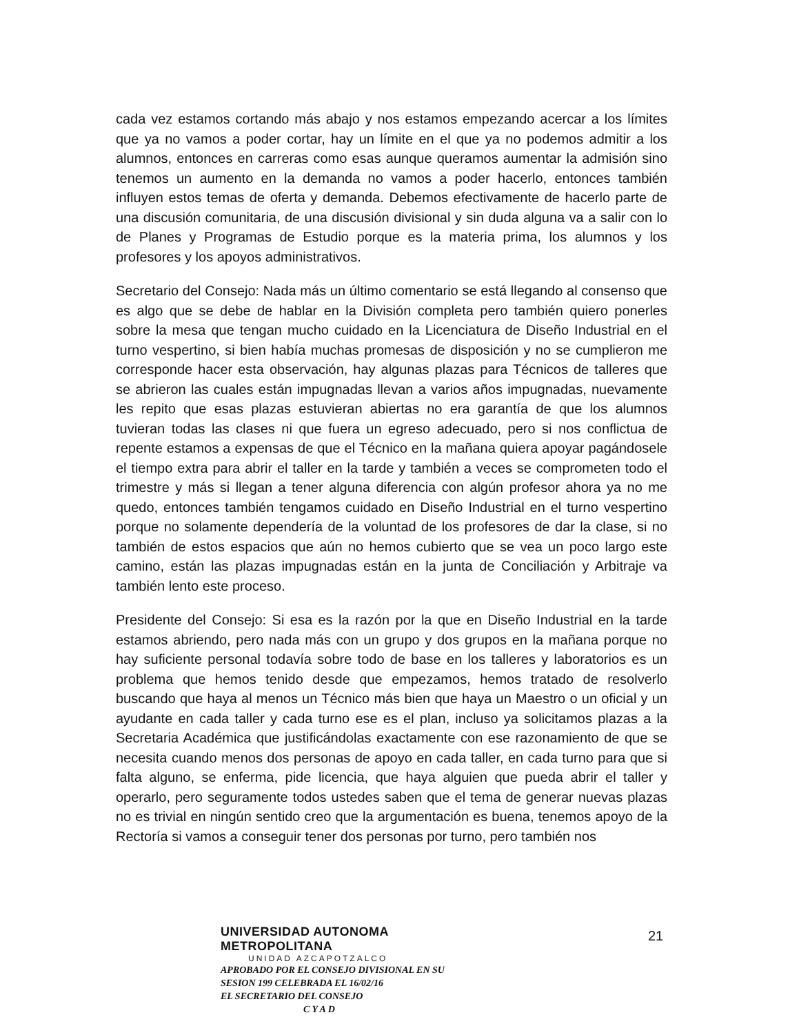cada vez estamos cortando más abajo y nos estamos empezando acercar a los límites que ya no vamos a poder cortar, hay un límite en el que ya no podemos admitir a los alumnos, entonces en carreras como esas aunque queramos aumentar la admisión sino tenemos un aumento en la demanda no vamos a poder hacerlo, entonces también influyen estos temas de oferta y demanda. Debemos efectivamente de hacerlo parte de una discusión comunitaria, de una discusión divisional y sin duda alguna va a salir con lo de Planes y Programas de Estudio porque es la materia prima, los alumnos y los profesores y los apoyos administrativos.
Secretario del Consejo: Nada más un último comentario se está llegando al consenso que es algo que se debe de hablar en la División completa pero también quiero ponerles sobre la mesa que tengan mucho cuidado en la Licenciatura de Diseño Industrial en el turno vespertino, si bien había muchas promesas de disposición y no se cumplieron me corresponde hacer esta observación, hay algunas plazas para Técnicos de talleres que se abrieron las cuales están impugnadas llevan a varios años impugnadas, nuevamente les repito que esas plazas estuvieran abiertas no era garantía de que los alumnos tuvieran todas las clases ni que fuera un egreso adecuado, pero si nos conflictua de repente estamos a expensas de que el Técnico en la mañana quiera apoyar pagándosele el tiempo extra para abrir el taller en la tarde y también a veces se comprometen todo el trimestre y más si llegan a tener alguna diferencia con algún profesor ahora ya no me quedo, entonces también tengamos cuidado en Diseño Industrial en el turno vespertino porque no solamente dependería de la voluntad de los profesores de dar la clase, si no también de estos espacios que aún no hemos cubierto que se vea un poco largo este camino, están las plazas impugnadas están en la junta de Conciliación y Arbitraje va también lento este proceso.
Presidente del Consejo: Si esa es la razón por la que en Diseño Industrial en la tarde estamos abriendo, pero nada más con un grupo y dos grupos en la mañana porque no hay suficiente personal todavía sobre todo de base en los talleres y laboratorios es un problema que hemos tenido desde que empezamos, hemos tratado de resolverlo buscando que haya al menos un Técnico más bien que haya un Maestro o un oficial y un ayudante en cada taller y cada turno ese es el plan, incluso ya solicitamos plazas a la Secretaria Académica que justificándolas exactamente con ese razonamiento de que se necesita cuando menos dos personas de apoyo en cada taller, en cada turno para que si falta alguno, se enferma, pide licencia, que haya alguien que pueda abrir el taller y operarlo, pero seguramente todos ustedes saben que el tema de generar nuevas plazas no es trivial en ningún sentido creo que la argumentación es buena, tenemos apoyo de la Rectoría si vamos a conseguir tener dos personas por turno, pero también nos
UNIVERSIDAD AUTONOMA METROPOLITANA
UNIDAD AZCAPOTZALCO
APROBADO POR EL CONSEJO DIVISIONAL EN SU
SESION 199 CELEBRADA EL 16/02/16
EL SECRETARIO DEL CONSEJO
C Y A D
21